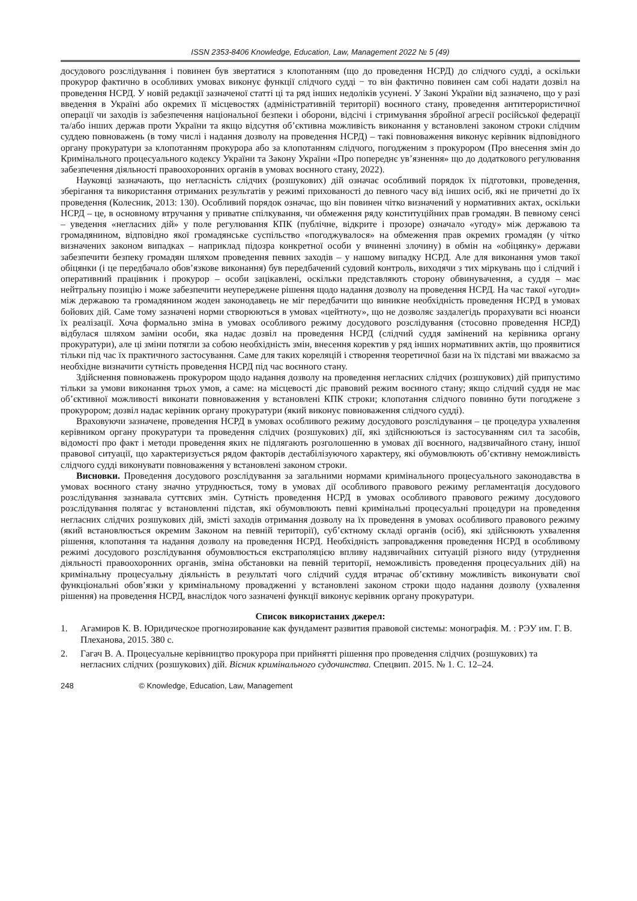ISSN 2353-8406 Knowledge, Education, Law, Management 2022 № 5 (49)
досудового розслідування і повинен був звертатися з клопотанням (що до проведення НСРД) до слідчого судді, а оскільки прокурор фактично в особливих умовах виконує функції слідчого судді − то він фактично повинен сам собі надати дозвіл на проведення НСРД. У новій редакції зазначеної статті ці та ряд інших недоліків усунені. У Законі України від зазначено, що у разі введення в Україні або окремих її місцевостях (адміністративній території) воєнного стану, проведення антитерористичної операції чи заходів із забезпечення національної безпеки і оборони, відсічі і стримування збройної агресії російської федерації та/або інших держав проти України та якщо відсутня об’єктивна можливість виконання у встановлені законом строки слідчим суддею повноважень (в тому числі і надання дозволу на проведення НСРД) – такі повноваження виконує керівник відповідного органу прокуратури за клопотанням прокурора або за клопотанням слідчого, погодженим з прокурором (Про внесення змін до Кримінального процесуального кодексу України та Закону України «Про попереднє ув’язнення» що до додаткового регулювання забезпечення діяльності правоохоронних органів в умовах воєнного стану, 2022).
Науковці зазначають, що негласність слідчих (розшукових) дій означає особливий порядок їх підготовки, проведення, зберігання та використання отриманих результатів у режимі прихованості до певного часу від інших осіб, які не причетні до їх проведення (Колесник, 2013: 130). Особливий порядок означає, що він повинен чітко визначений у нормативних актах, оскільки НСРД – це, в основному втручання у приватне спілкування, чи обмеження ряду конституційних прав громадян. В певному сенсі – уведення «негласних дій» у поле регулювання КПК (публічне, відкрите і прозоре) означало «угоду» між державою та громадянином, відповідно якої громадянське суспільство «погоджувалося» на обмеження прав окремих громадян (у чітко визначених законом випадках – наприклад підозра конкретної особи у вчиненні злочину) в обмін на «обіцянку» держави забезпечити безпеку громадян шляхом проведення певних заходів – у нашому випадку НСРД. Але для виконання умов такої обіцянки (і це передбачало обов’язкове виконання) був передбачений судовий контроль, виходячи з тих міркувань що і слідчий і оперативний працівник і прокурор – особи зацікавлені, оскільки представляють сторону обвинувачення, а суддя – має нейтральну позицію і може забезпечити неупереджене рішення щодо надання дозволу на проведення НСРД. На час такої «угоди» між державою та громадянином жоден законодавець не міг передбачити що виникне необхідність проведення НСРД в умовах бойових дій. Саме тому зазначені норми створюються в умовах «цейтноту», що не дозволяє заздалегідь прорахувати всі нюанси їх реалізації. Хоча формально зміна в умовах особливого режиму досудового розслідування (стосовно проведення НСРД) відбулася шляхом заміни особи, яка надає дозвіл на проведення НСРД (слідчий суддя замінений на керівника органу прокуратури), але ці зміни потягли за собою необхідність змін, внесення коректив у ряд інших нормативних актів, що проявитися тільки під час їх практичного застосування. Саме для таких кореляцій і створення теоретичної бази на їх підставі ми вважаємо за необхідне визначити сутність проведення НСРД під час воєнного стану.
Здійснення повноважень прокурором щодо надання дозволу на проведення негласних слідчих (розшукових) дій припустимо тільки за умови виконання трьох умов, а саме: на місцевості діє правовий режим воєнного стану; якщо слідчий суддя не має об’єктивної можливості виконати повноваження у встановлені КПК строки; клопотання слідчого повинно бути погоджене з прокурором; дозвіл надає керівник органу прокуратури (який виконує повноваження слідчого судді).
Враховуючи зазначене, проведення НСРД в умовах особливого режиму досудового розслідування – це процедура ухвалення керівником органу прокуратури та проведення слідчих (розшукових) дії, які здійснюються із застосуванням сил та засобів, відомості про факт і методи проведення яких не підлягають розголошенню в умовах дії воєнного, надзвичайного стану, іншої правової ситуації, що характеризується рядом факторів дестабілізуючого характеру, які обумовлюють об’єктивну неможливість слідчого судді виконувати повноваження у встановлені законом строки.
Висновки. Проведення досудового розслідування за загальними нормами кримінального процесуального законодавства в умовах воєнного стану значно утруднюється, тому в умовах дії особливого правового режиму регламентація досудового розслідування зазнавала суттєвих змін. Сутність проведення НСРД в умовах особливого правового режиму досудового розслідування полягає у встановленні підстав, які обумовлюють певні кримінальні процесуальні процедури на проведення негласних слідчих розшукових дій, змісті заходів отримання дозволу на їх проведення в умовах особливого правового режиму (який встановлюється окремим Законом на певній території), суб’єктному складі органів (осіб), які здійснюють ухвалення рішення, клопотання та надання дозволу на проведення НСРД. Необхідність запровадження проведення НСРД в особливому режимі досудового розслідування обумовлюється екстраполяцією впливу надзвичайних ситуацій різного виду (утруднення діяльності правоохоронних органів, зміна обстановки на певній території, неможливість проведення процесуальних дій) на кримінальну процесуальну діяльність в результаті чого слідчий суддя втрачає об’єктивну можливість виконувати свої функціональні обов’язки у кримінальному провадженні у встановлені законом строки щодо надання дозволу (ухвалення рішення) на проведення НСРД, внаслідок чого зазначені функції виконує керівник органу прокуратури.
Список використаних джерел:
1. Агамиров К. В. Юридическое прогнозирование как фундамент развития правовой системы: монографія. М. : РЭУ им. Г. В. Плеханова, 2015. 380 с.
2. Гагач В. А. Процесуальне керівництво прокурора при прийнятті рішення про проведення слідчих (розшукових) та негласних слідчих (розшукових) дій. Вісник кримінального судочинства. Спецвип. 2015. № 1. С. 12–24.
248 © Knowledge, Education, Law, Management